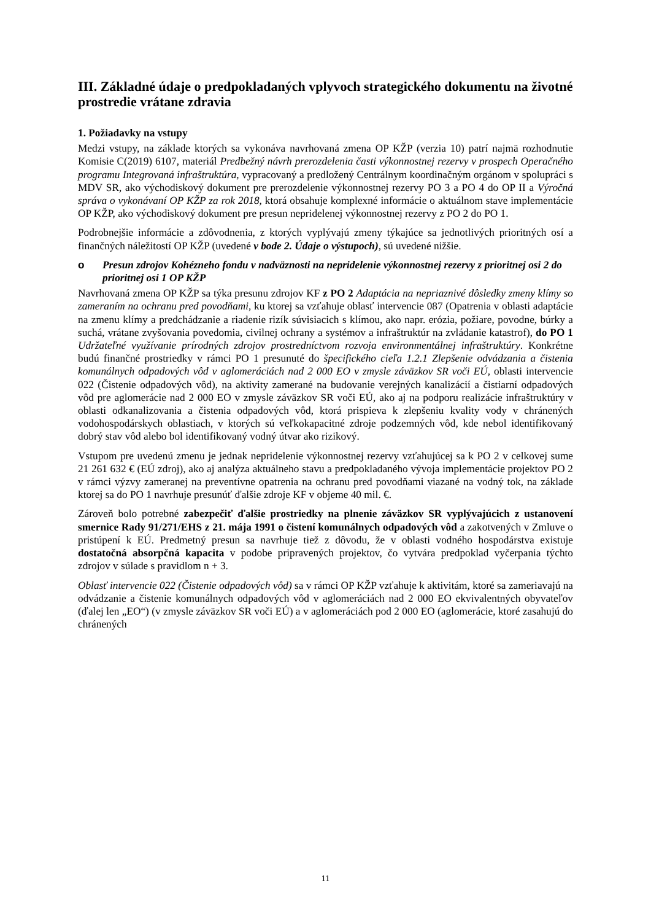III. Základné údaje o predpokladaných vplyvoch strategického dokumentu na životné prostredie vrátane zdravia
1. Požiadavky na vstupy
Medzi vstupy, na základe ktorých sa vykonáva navrhovaná zmena OP KŽP (verzia 10) patrí najmä rozhodnutie Komisie C(2019) 6107, materiál Predbežný návrh prerozdelenia časti výkonnostnej rezervy v prospech Operačného programu Integrovaná infraštruktúra, vypracovaný a predložený Centrálnym koordinačným orgánom v spolupráci s MDV SR, ako východiskový dokument pre prerozdelenie výkonnostnej rezervy PO 3 a PO 4 do OP II a Výročná správa o vykonávaní OP KŽP za rok 2018, ktorá obsahuje komplexné informácie o aktuálnom stave implementácie OP KŽP, ako východiskový dokument pre presun nepridelenej výkonnostnej rezervy z PO 2 do PO 1.
Podrobnejšie informácie a zdôvodnenia, z ktorých vyplývajú zmeny týkajúce sa jednotlivých prioritných osí a finančných náležitostí OP KŽP (uvedené v bode 2. Údaje o výstupoch), sú uvedené nižšie.
o Presun zdrojov Kohézneho fondu v nadväznosti na nepridelenie výkonnostnej rezervy z prioritnej osi 2 do prioritnej osi 1 OP KŽP
Navrhovaná zmena OP KŽP sa týka presunu zdrojov KF z PO 2 Adaptácia na nepriaznivé dôsledky zmeny klímy so zameraním na ochranu pred povodňami, ku ktorej sa vzťahuje oblasť intervencie 087 (Opatrenia v oblasti adaptácie na zmenu klímy a predchádzanie a riadenie rizík súvisiacich s klímou, ako napr. erózia, požiare, povodne, búrky a suchá, vrátane zvyšovania povedomia, civilnej ochrany a systémov a infraštruktúr na zvládanie katastrof), do PO 1 Udržateľné využívanie prírodných zdrojov prostredníctvom rozvoja environmentálnej infraštruktúry. Konkrétne budú finančné prostriedky v rámci PO 1 presunuté do špecifického cieľa 1.2.1 Zlepšenie odvádzania a čistenia komunálnych odpadových vôd v aglomeráciách nad 2 000 EO v zmysle záväzkov SR voči EÚ, oblasti intervencie 022 (Čistenie odpadových vôd), na aktivity zamerané na budovanie verejných kanalizácií a čistiarní odpadových vôd pre aglomerácie nad 2 000 EO v zmysle záväzkov SR voči EÚ, ako aj na podporu realizácie infraštruktúry v oblasti odkanalizovania a čistenia odpadových vôd, ktorá prispieva k zlepšeniu kvality vody v chránených vodohospodárskych oblastiach, v ktorých sú veľkokapacitné zdroje podzemných vôd, kde nebol identifikovaný dobrý stav vôd alebo bol identifikovaný vodný útvar ako rizikový.
Vstupom pre uvedenú zmenu je jednak nepridelenie výkonnostnej rezervy vzťahujúcej sa k PO 2 v celkovej sume 21 261 632 € (EÚ zdroj), ako aj analýza aktuálneho stavu a predpokladaného vývoja implementácie projektov PO 2 v rámci výzvy zameranej na preventívne opatrenia na ochranu pred povodňami viazané na vodný tok, na základe ktorej sa do PO 1 navrhuje presunúť ďalšie zdroje KF v objeme 40 mil. €.
Zároveň bolo potrebné zabezpečiť ďalšie prostriedky na plnenie záväzkov SR vyplývajúcich z ustanovení smernice Rady 91/271/EHS z 21. mája 1991 o čistení komunálnych odpadových vôd a zakotvených v Zmluve o pristúpení k EÚ. Predmetný presun sa navrhuje tiež z dôvodu, že v oblasti vodného hospodárstva existuje dostatočná absorpčná kapacita v podobe pripravených projektov, čo vytvára predpoklad vyčerpania týchto zdrojov v súlade s pravidlom n + 3.
Oblasť intervencie 022 (Čistenie odpadových vôd) sa v rámci OP KŽP vzťahuje k aktivitám, ktoré sa zameriavajú na odvádzanie a čistenie komunálnych odpadových vôd v aglomeráciách nad 2 000 EO ekvivalentných obyvateľov (ďalej len „EO“) (v zmysle záväzkov SR voči EÚ) a v aglomeráciách pod 2 000 EO (aglomerácie, ktoré zasahujú do chránených
11